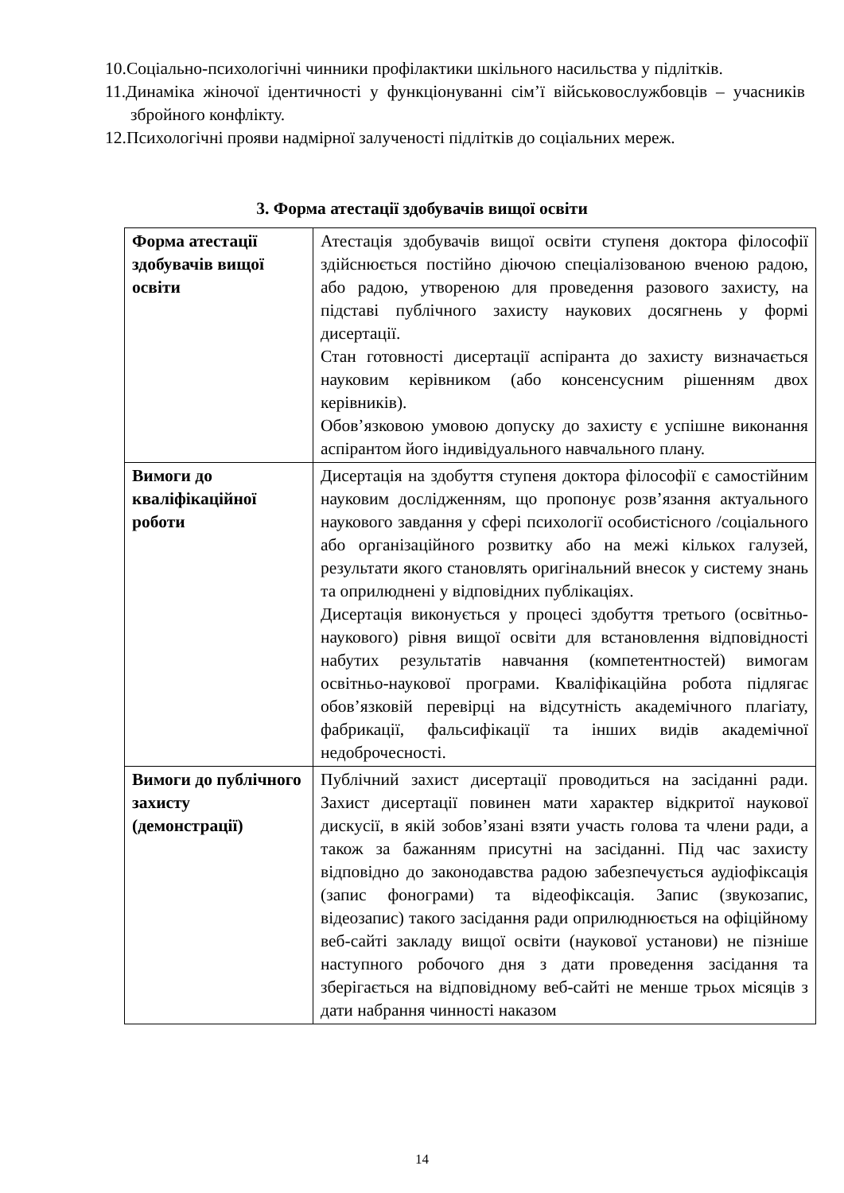10.Соціально-психологічні чинники профілактики шкільного насильства у підлітків.
11.Динаміка жіночої ідентичності у функціонуванні сім’ї військовослужбовців – учасників збройного конфлікту.
12.Психологічні прояви надмірної залученості підлітків до соціальних мереж.
3. Форма атестації здобувачів вищої освіти
| Форма атестації здобувачів вищої освіти | Атестація здобувачів вищої освіти ступеня доктора філософії здійснюється постійно діючою спеціалізованою вченою радою, або радою, утвореною для проведення разового захисту, на підставі публічного захисту наукових досягнень у формі дисертації. Стан готовності дисертації аспіранта до захисту визначається науковим керівником (або консенсусним рішенням двох керівників). Обов’язковою умовою допуску до захисту є успішне виконання аспірантом його індивідуального навчального плану. |
| Вимоги до кваліфікаційної роботи | Дисертація на здобуття ступеня доктора філософії є самостійним науковим дослідженням, що пропонує розв’язання актуального наукового завдання у сфері психології особистісного /соціального або організаційного розвитку або на межі кількох галузей, результати якого становлять оригінальний внесок у систему знань та оприлюднені у відповідних публікаціях. Дисертація виконується у процесі здобуття третього (освітньо-наукового) рівня вищої освіти для встановлення відповідності набутих результатів навчання (компетентностей) вимогам освітньо-наукової програми. Кваліфікаційна робота підлягає обов’язковій перевірці на відсутність академічного плагіату, фабрикації, фальсифікації та інших видів академічної недоброчесності. |
| Вимоги до публічного захисту (демонстрації) | Публічний захист дисертації проводиться на засіданні ради. Захист дисертації повинен мати характер відкритої наукової дискусії, в якій зобов’язані взяти участь голова та члени ради, а також за бажанням присутні на засіданні. Під час захисту відповідно до законодавства радою забезпечується аудіофіксація (запис фонограми) та відеофіксація. Запис (звукозапис, відеозапис) такого засідання ради оприлюднюється на офіційному веб-сайті закладу вищої освіти (наукової установи) не пізніше наступного робочого дня з дати проведення засідання та зберігається на відповідному веб-сайті не менше трьох місяців з дати набрання чинності наказом |
14